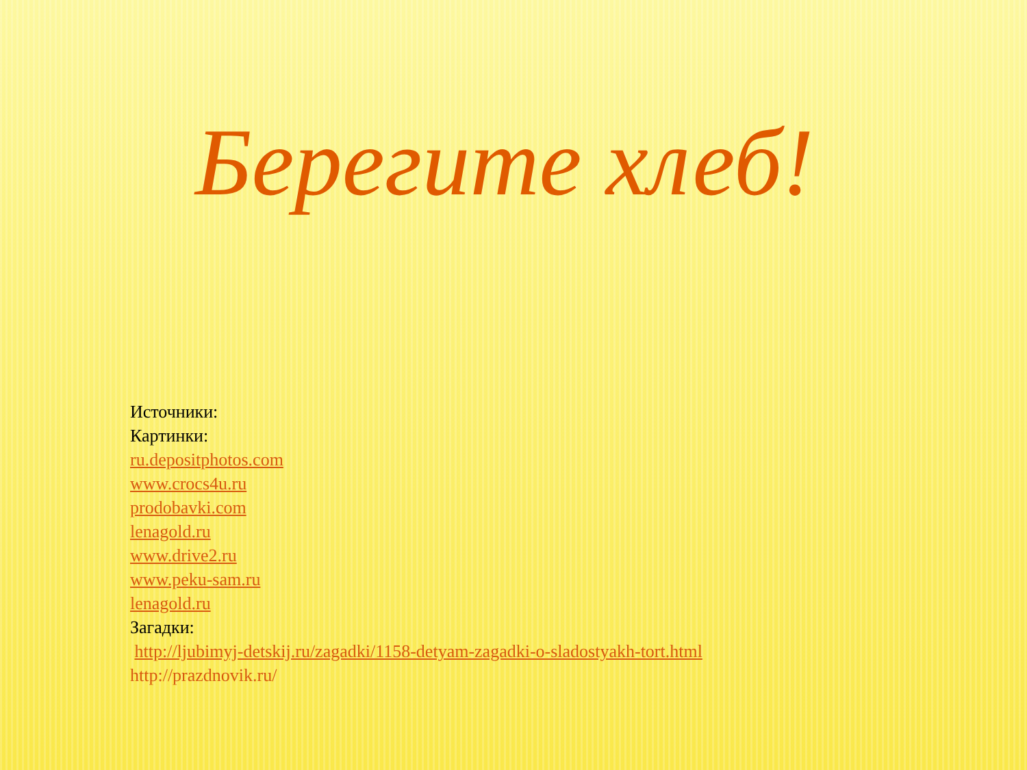Берегите хлеб!
Источники:
Картинки:
ru.depositphotos.com
www.crocs4u.ru
prodobavki.com
lenagold.ru
www.drive2.ru
www.peku-sam.ru
lenagold.ru
Загадки:
http://ljubimyj-detskij.ru/zagadki/1158-detyam-zagadki-o-sladostyakh-tort.html
http://prazdnovik.ru/